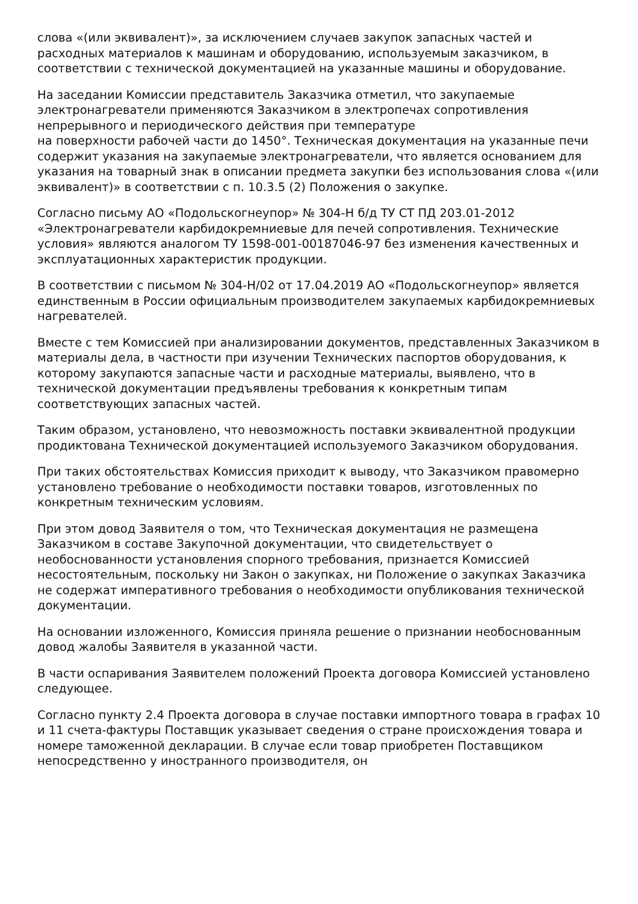слова «(или эквивалент)», за исключением случаев закупок запасных частей и расходных материалов к машинам и оборудованию, используемым заказчиком, в соответствии с технической документацией на указанные машины и оборудование.
На заседании Комиссии представитель Заказчика отметил, что закупаемые электронагреватели применяются Заказчиком в электропечах сопротивления непрерывного и периодического действия при температуре
на поверхности рабочей части до 1450°. Техническая документация на указанные печи содержит указания на закупаемые электронагреватели, что является основанием для указания на товарный знак в описании предмета закупки без использования слова «(или эквивалент)» в соответствии с п. 10.3.5 (2) Положения о закупке.
Согласно письму АО «Подольскогнеупор» № 304-Н б/д ТУ СТ ПД 203.01-2012 «Электронагреватели карбидокремниевые для печей сопротивления. Технические условия» являются аналогом ТУ 1598-001-00187046-97 без изменения качественных и эксплуатационных характеристик продукции.
В соответствии с письмом № 304-Н/02 от 17.04.2019 АО «Подольскогнеупор» является единственным в России официальным производителем закупаемых карбидокремниевых нагревателей.
Вместе с тем Комиссией при анализировании документов, представленных Заказчиком в материалы дела, в частности при изучении Технических паспортов оборудования, к которому закупаются запасные части и расходные материалы, выявлено, что в технической документации предъявлены требования к конкретным типам соответствующих запасных частей.
Таким образом, установлено, что невозможность поставки эквивалентной продукции продиктована Технической документацией используемого Заказчиком оборудования.
При таких обстоятельствах Комиссия приходит к выводу, что Заказчиком правомерно установлено требование о необходимости поставки товаров, изготовленных по конкретным техническим условиям.
При этом довод Заявителя о том, что Техническая документация не размещена Заказчиком в составе Закупочной документации, что свидетельствует о необоснованности установления спорного требования, признается Комиссией несостоятельным, поскольку ни Закон о закупках, ни Положение о закупках Заказчика не содержат императивного требования о необходимости опубликования технической документации.
На основании изложенного, Комиссия приняла решение о признании необоснованным довод жалобы Заявителя в указанной части.
В части оспаривания Заявителем положений Проекта договора Комиссией установлено следующее.
Согласно пункту 2.4 Проекта договора в случае поставки импортного товара в графах 10 и 11 счета-фактуры Поставщик указывает сведения о стране происхождения товара и номере таможенной декларации. В случае если товар приобретен Поставщиком непосредственно у иностранного производителя, он